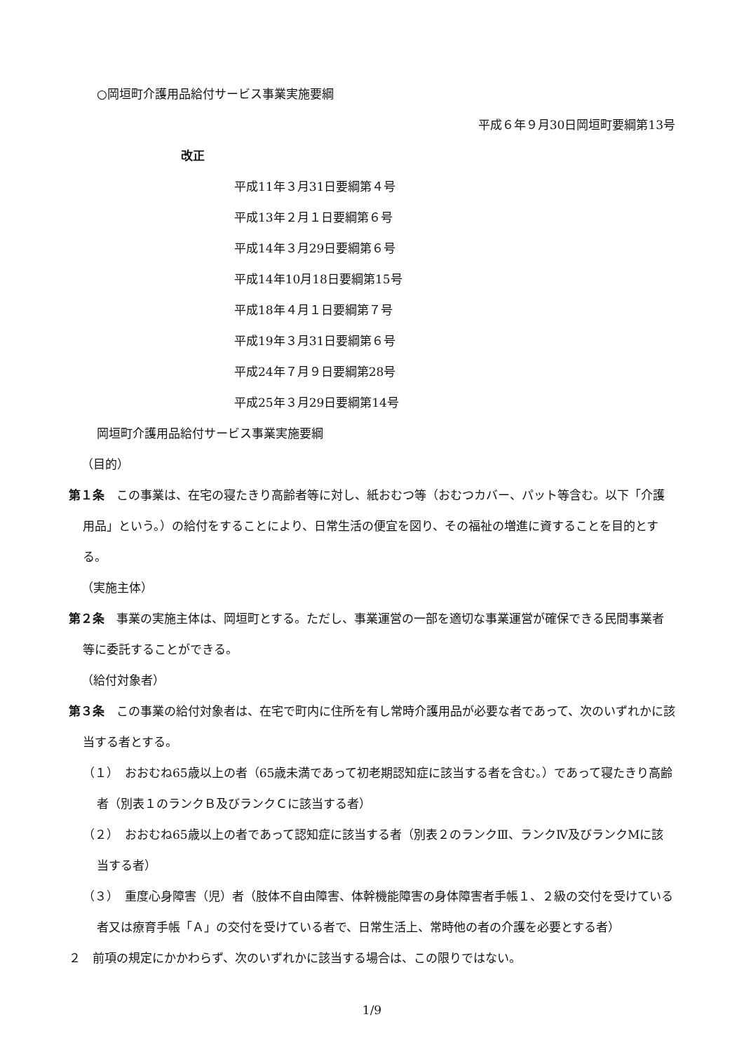○岡垣町介護用品給付サービス事業実施要綱
平成６年９月30日岡垣町要綱第13号
改正
平成11年３月31日要綱第４号
平成13年２月１日要綱第６号
平成14年３月29日要綱第６号
平成14年10月18日要綱第15号
平成18年４月１日要綱第７号
平成19年３月31日要綱第６号
平成24年７月９日要綱第28号
平成25年３月29日要綱第14号
岡垣町介護用品給付サービス事業実施要綱
（目的）
第１条　この事業は、在宅の寝たきり高齢者等に対し、紙おむつ等（おむつカバー、パット等含む。以下「介護用品」という。）の給付をすることにより、日常生活の便宜を図り、その福祉の増進に資することを目的とする。
（実施主体）
第２条　事業の実施主体は、岡垣町とする。ただし、事業運営の一部を適切な事業運営が確保できる民間事業者等に委託することができる。
（給付対象者）
第３条　この事業の給付対象者は、在宅で町内に住所を有し常時介護用品が必要な者であって、次のいずれかに該当する者とする。
（１）　おおむね65歳以上の者（65歳未満であって初老期認知症に該当する者を含む。）であって寝たきり高齢者（別表１のランクＢ及びランクＣに該当する者）
（２）　おおむね65歳以上の者であって認知症に該当する者（別表２のランクⅢ、ランクⅣ及びランクMに該当する者）
（３）　重度心身障害（児）者（肢体不自由障害、体幹機能障害の身体障害者手帳１、２級の交付を受けている者又は療育手帳「Ａ」の交付を受けている者で、日常生活上、常時他の者の介護を必要とする者）
２　前項の規定にかかわらず、次のいずれかに該当する場合は、この限りではない。
1/9